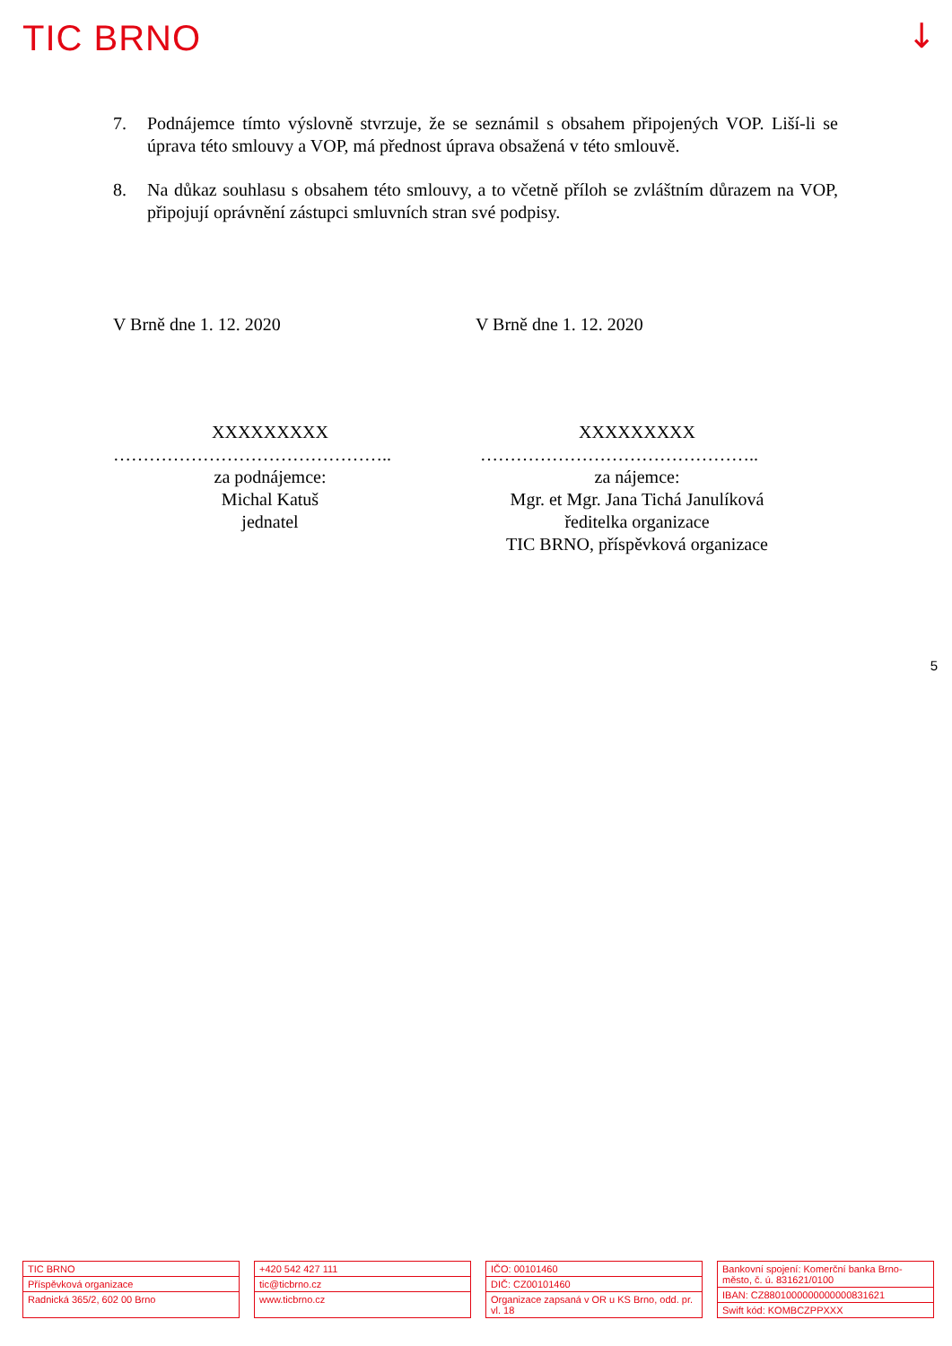TIC BRNO ↓
7. Podnájemce tímto výslovně stvrzuje, že se seznámil s obsahem připojených VOP. Liší-li se úprava této smlouvy a VOP, má přednost úprava obsažená v této smlouvě.
8. Na důkaz souhlasu s obsahem této smlouvy, a to včetně příloh se zvláštním důrazem na VOP, připojují oprávnění zástupci smluvních stran své podpisy.
V Brně dne 1. 12. 2020 V Brně dne 1. 12. 2020
XXXXXXXXX
………………………………………..
za podnájemce:
Michal Katuš
jednatel
XXXXXXXXX
………………………………………..
za nájemce:
Mgr. et Mgr. Jana Tichá Janulíková
ředitelka organizace
TIC BRNO, příspěvková organizace
5
TIC BRNO
Příspěvková organizace
Radnická 365/2, 602 00 Brno
+420 542 427 111
tic@ticbrno.cz
www.ticbrno.cz
IČO: 00101460
DIČ: CZ00101460
Organizace zapsaná v OR u KS Brno, odd. pr. vl. 18
Bankovní spojení: Komerční banka Brno-město, č. ú. 831621/0100
IBAN: CZ8801000000000000831621
Swift kód: KOMBCZPPXXX